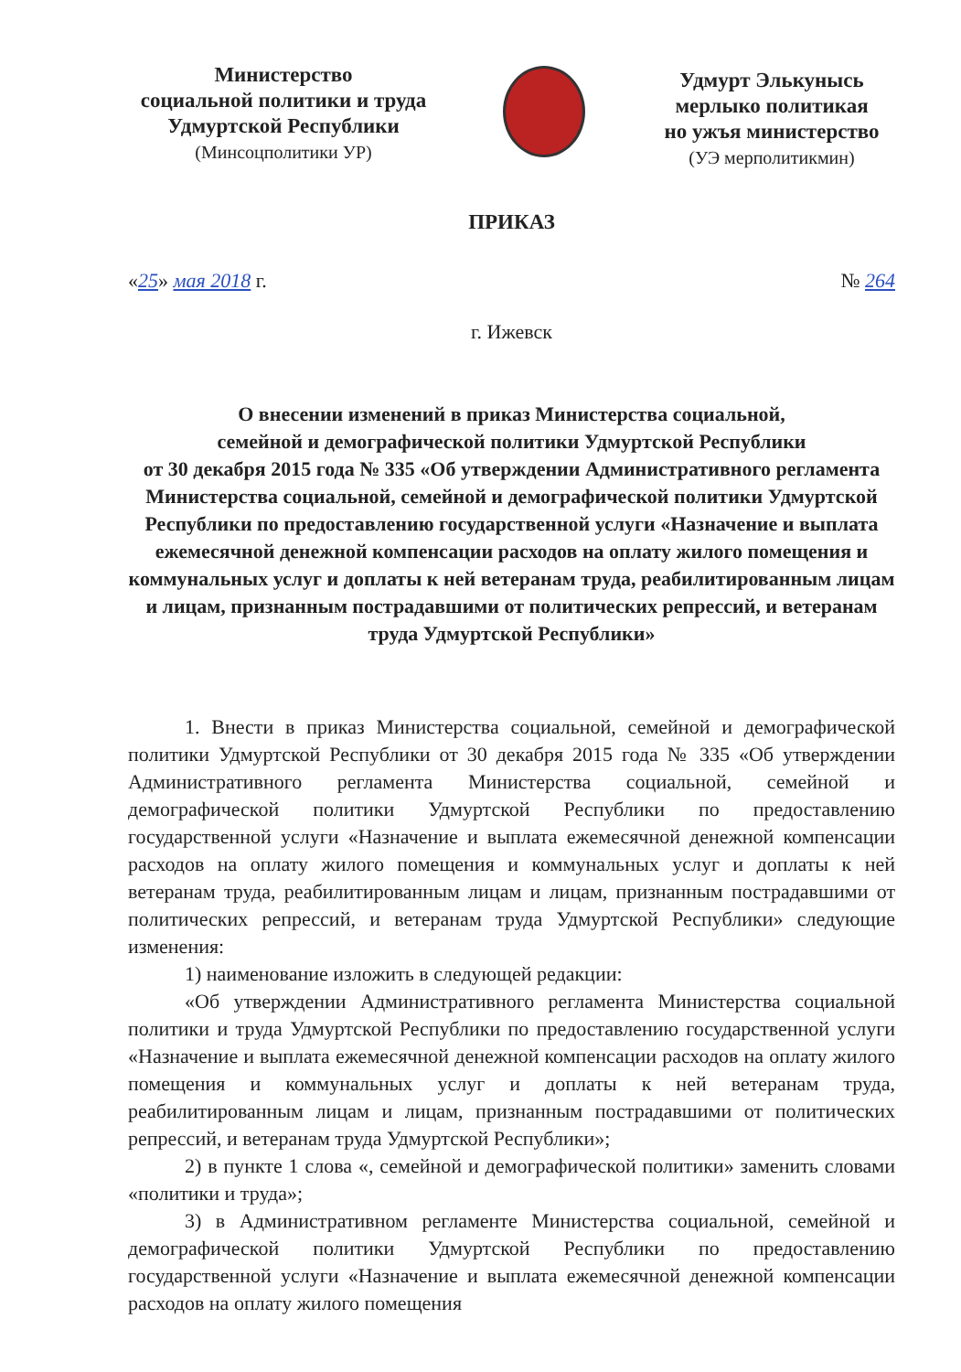Министерство
социальной политики и труда
Удмуртской Республики
(Минсоцполитики УР)
Удмурт Элькунысь
мерлыко политикая
но ужъя министерство
(УЭ мерполитикмин)
ПРИКАЗ
«25» мая 2018 г. № 264
г. Ижевск
О внесении изменений в приказ Министерства социальной,
семейной и демографической политики Удмуртской Республики
от 30 декабря 2015 года № 335 «Об утверждении Административного регламента Министерства социальной, семейной и демографической политики Удмуртской Республики по предоставлению государственной услуги «Назначение и выплата ежемесячной денежной компенсации расходов на оплату жилого помещения и коммунальных услуг и доплаты к ней ветеранам труда, реабилитированным лицам и лицам, признанным пострадавшими от политических репрессий, и ветеранам труда Удмуртской Республики»
1. Внести в приказ Министерства социальной, семейной и демографической политики Удмуртской Республики от 30 декабря 2015 года № 335 «Об утверждении Административного регламента Министерства социальной, семейной и демографической политики Удмуртской Республики по предоставлению государственной услуги «Назначение и выплата ежемесячной денежной компенсации расходов на оплату жилого помещения и коммунальных услуг и доплаты к ней ветеранам труда, реабилитированным лицам и лицам, признанным пострадавшими от политических репрессий, и ветеранам труда Удмуртской Республики» следующие изменения:
1) наименование изложить в следующей редакции:
«Об утверждении Административного регламента Министерства социальной политики и труда Удмуртской Республики по предоставлению государственной услуги «Назначение и выплата ежемесячной денежной компенсации расходов на оплату жилого помещения и коммунальных услуг и доплаты к ней ветеранам труда, реабилитированным лицам и лицам, признанным пострадавшими от политических репрессий, и ветеранам труда Удмуртской Республики»;
2) в пункте 1 слова «, семейной и демографической политики» заменить словами «политики и труда»;
3) в Административном регламенте Министерства социальной, семейной и демографической политики Удмуртской Республики по предоставлению государственной услуги «Назначение и выплата ежемесячной денежной компенсации расходов на оплату жилого помещения